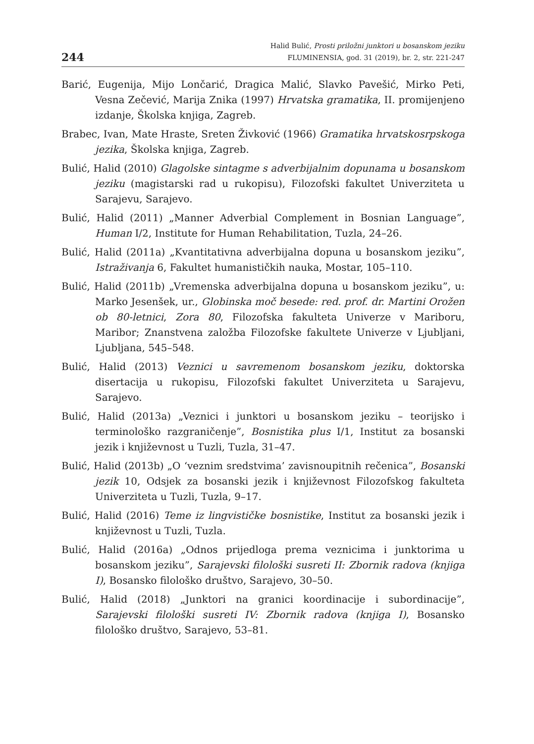244
Halid Bulić, Prosti priložni junktori u bosanskom jeziku
FLUMINENSIA, god. 31 (2019), br. 2, str. 221-247
Barić, Eugenija, Mijo Lončarić, Dragica Malić, Slavko Pavešić, Mirko Peti, Vesna Zečević, Marija Znika (1997) Hrvatska gramatika, II. promijenjeno izdanje, Školska knjiga, Zagreb.
Brabec, Ivan, Mate Hraste, Sreten Živković (1966) Gramatika hrvatskosrpskoga jezika, Školska knjiga, Zagreb.
Bulić, Halid (2010) Glagolske sintagme s adverbijalnim dopunama u bosanskom jeziku (magistarski rad u rukopisu), Filozofski fakultet Univerziteta u Sarajevu, Sarajevo.
Bulić, Halid (2011) „Manner Adverbial Complement in Bosnian Language”, Human I/2, Institute for Human Rehabilitation, Tuzla, 24–26.
Bulić, Halid (2011a) „Kvantitativna adverbijalna dopuna u bosanskom jeziku”, Istraživanja 6, Fakultet humanističkih nauka, Mostar, 105–110.
Bulić, Halid (2011b) „Vremenska adverbijalna dopuna u bosanskom jeziku”, u: Marko Jesenšek, ur., Globinska moč besede: red. prof. dr. Martini Orožen ob 80-letnici, Zora 80, Filozofska fakulteta Univerze v Mariboru, Maribor; Znanstvena založba Filozofske fakultete Univerze v Ljubljani, Ljubljana, 545–548.
Bulić, Halid (2013) Veznici u savremenom bosanskom jeziku, doktorska disertacija u rukopisu, Filozofski fakultet Univerziteta u Sarajevu, Sarajevo.
Bulić, Halid (2013a) „Veznici i junktori u bosanskom jeziku – teorijsko i terminološko razgraničenje”, Bosnistika plus I/1, Institut za bosanski jezik i književnost u Tuzli, Tuzla, 31–47.
Bulić, Halid (2013b) „O ‘veznim sredstvima’ zavisnoupitnih rečenica”, Bosanski jezik 10, Odsjek za bosanski jezik i književnost Filozofskog fakulteta Univerziteta u Tuzli, Tuzla, 9–17.
Bulić, Halid (2016) Teme iz lingvističke bosnistike, Institut za bosanski jezik i književnost u Tuzli, Tuzla.
Bulić, Halid (2016a) „Odnos prijedloga prema veznicima i junktorima u bosanskom jeziku”, Sarajevski filološki susreti II: Zbornik radova (knjiga I), Bosansko filološko društvo, Sarajevo, 30–50.
Bulić, Halid (2018) „Junktori na granici koordinacije i subordinacije”, Sarajevski filološki susreti IV: Zbornik radova (knjiga I), Bosansko filološko društvo, Sarajevo, 53–81.